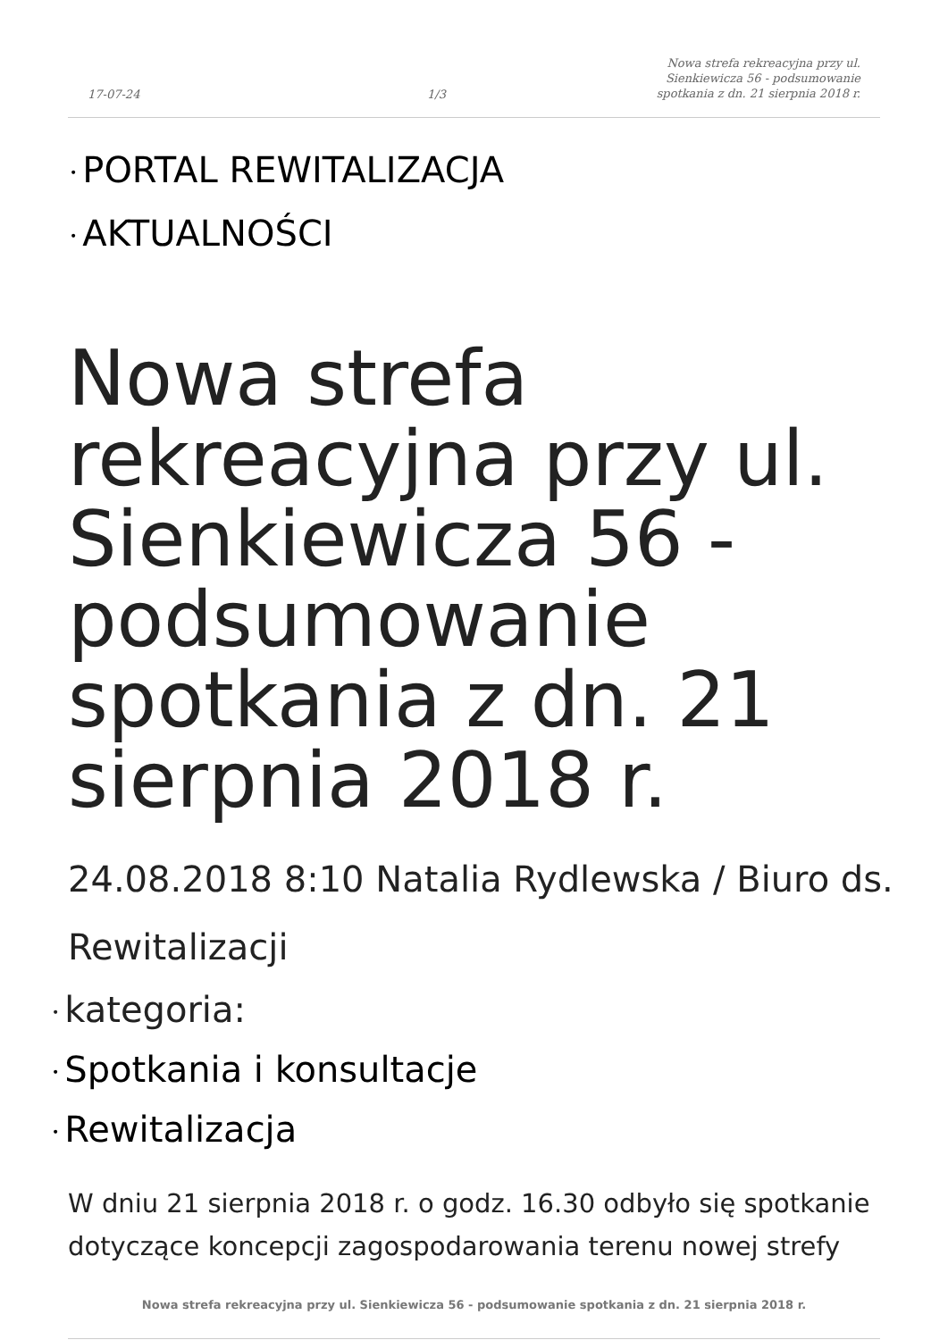17-07-24
1/3
Nowa strefa rekreacyjna przy ul.
Sienkiewicza 56 - podsumowanie
spotkania z dn. 21 sierpnia 2018 r.
• PORTAL REWITALIZACJA
• AKTUALNOŚCI
Nowa strefa rekreacyjna przy ul. Sienkiewicza 56 - podsumowanie spotkania z dn. 21 sierpnia 2018 r.
24.08.2018 8:10 Natalia Rydlewska / Biuro ds. Rewitalizacji
• kategoria:
• Spotkania i konsultacje
• Rewitalizacja
W dniu 21 sierpnia 2018 r. o godz. 16.30 odbyło się spotkanie dotyczące koncepcji zagospodarowania terenu nowej strefy
Nowa strefa rekreacyjna przy ul. Sienkiewicza 56 - podsumowanie spotkania z dn. 21 sierpnia 2018 r.